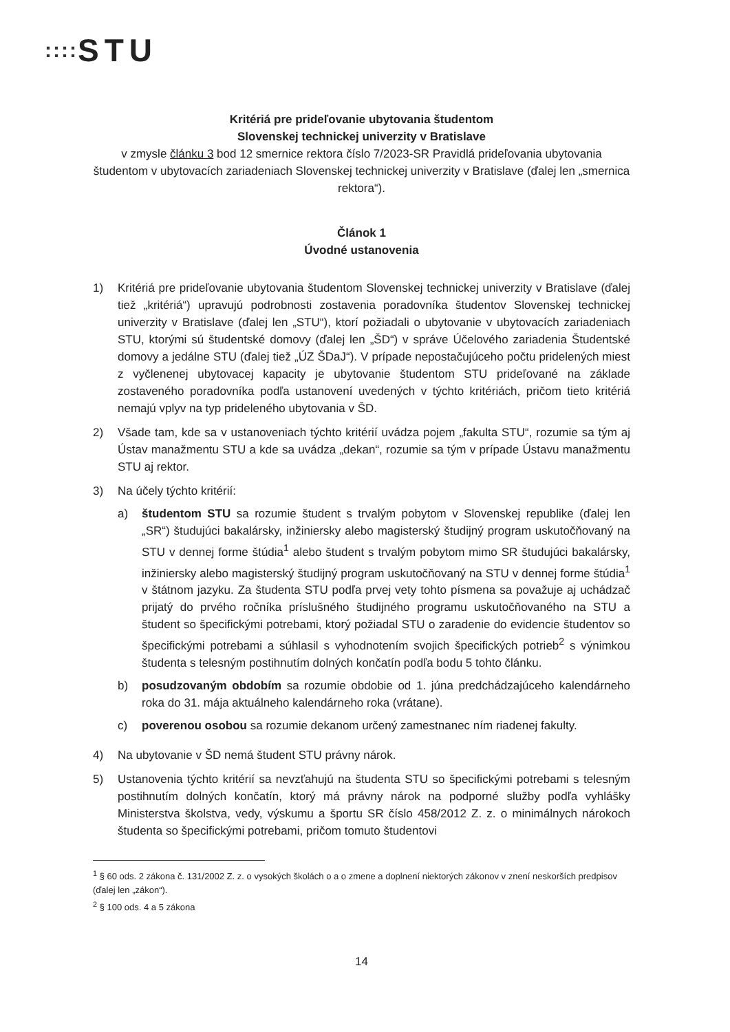:::: STU
Kritériá pre prideľovanie ubytovania študentom
Slovenskej technickej univerzity v Bratislave
v zmysle článku 3 bod 12 smernice rektora číslo 7/2023-SR Pravidlá prideľovania ubytovania študentom v ubytovacích zariadeniach Slovenskej technickej univerzity v Bratislave (ďalej len „smernica rektora“).
Článok 1
Úvodné ustanovenia
1) Kritériá pre prideľovanie ubytovania študentom Slovenskej technickej univerzity v Bratislave (ďalej tiež „kritériá“) upravujú podrobnosti zostavenia poradovníka študentov Slovenskej technickej univerzity v Bratislave (ďalej len „STU“), ktorí požiadali o ubytovanie v ubytovacích zariadeniach STU, ktorými sú študentské domovy (ďalej len „ŠD“) v správe Účelového zariadenia Študentské domovy a jedálne STU (ďalej tiež „ÚZ ŠDaJ“). V prípade nepostačujúceho počtu pridelených miest z vyčlenenej ubytovacej kapacity je ubytovanie študentom STU prideľované na základe zostaveného poradovníka podľa ustanovení uvedených v týchto kritériách, pričom tieto kritériá nemajú vplyv na typ prideleného ubytovania v ŠD.
2) Všade tam, kde sa v ustanoveniach týchto kritérií uvádza pojem „fakulta STU“, rozumie sa tým aj Ústav manažmentu STU a kde sa uvádza „dekan“, rozumie sa tým v prípade Ústavu manažmentu STU aj rektor.
3) Na účely týchto kritérií:
a) študentom STU sa rozumie študent s trvalým pobytom v Slovenskej republike (ďalej len „SR“) študujúci bakalársky, inžiniersky alebo magisterský študijný program uskutočňovaný na STU v dennej forme štúdia<sup>1</sup> alebo študent s trvalým pobytom mimo SR študujúci bakalársky, inžiniersky alebo magisterský študijný program uskutočňovaný na STU v dennej forme štúdia<sup>1</sup> v štátnom jazyku. Za študenta STU podľa prvej vety tohto písmena sa považuje aj uchádzač prijatý do prvého ročníka príslušného študijného programu uskutočňovaného na STU a študent so špecifickými potrebami, ktorý požiadal STU o zaradenie do evidencie študentov so špecifickými potrebami a súhlasil s vyhodnotením svojich špecifických potrieb<sup>2</sup> s výnimkou študenta s telesným postihnutím dolných končatín podľa bodu 5 tohto článku.
b) posudzovaným obdobím sa rozumie obdobie od 1. júna predchádzajúceho kalendárneho roka do 31. mája aktuálneho kalendárneho roka (vrátane).
c) poverenou osobou sa rozumie dekanom určený zamestnanec ním riadenej fakulty.
4) Na ubytovanie v ŠD nemá študent STU právny nárok.
5) Ustanovenia týchto kritérií sa nevzťahujú na študenta STU so špecifickými potrebami s telesným postihnutím dolných končatín, ktorý má právny nárok na podporné služby podľa vyhlášky Ministerstva školstva, vedy, výskumu a športu SR číslo 458/2012 Z. z. o minimálnych nárokoch študenta so špecifickými potrebami, pričom tomuto študentovi
<sup>1</sup> § 60 ods. 2 zákona č. 131/2002 Z. z. o vysokých školách o a o zmene a doplnení niektorých zákonov v znení neskorších predpisov (ďalej len „zákon“).
<sup>2</sup> § 100 ods. 4 a 5 zákona
14